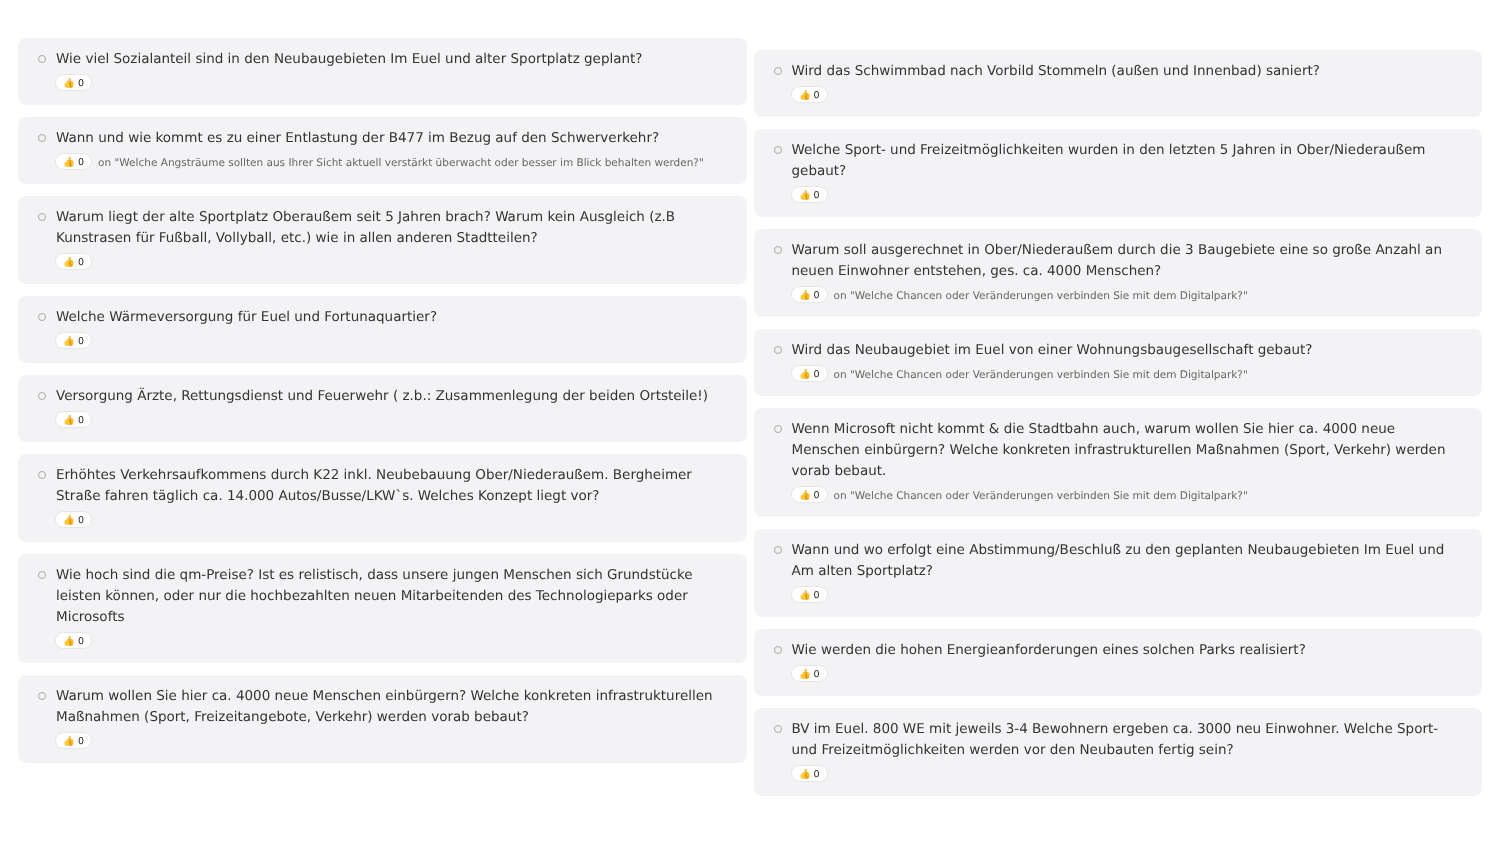Wie viel Sozialanteil sind in den Neubaugebieten Im Euel und alter Sportplatz geplant?
👍 0
Wann und wie kommt es zu einer Entlastung der B477 im Bezug auf den Schwerverkehr?
👍 0 on "Welche Angsträume sollten aus Ihrer Sicht aktuell verstärkt überwacht oder besser im Blick behalten werden?"
Warum liegt der alte Sportplatz Oberaußem seit 5 Jahren brach? Warum kein Ausgleich (z.B Kunstrasen für Fußball, Vollyball, etc.) wie in allen anderen Stadtteilen?
👍 0
Welche Wärmeversorgung für Euel und Fortunaquartier?
👍 0
Versorgung Ärzte, Rettungsdienst und Feuerwehr ( z.b.: Zusammenlegung der beiden Ortsteile!)
👍 0
Erhöhtes Verkehrsaufkommens durch K22 inkl. Neubebauung Ober/Niederaußem. Bergheimer Straße fahren täglich ca. 14.000 Autos/Busse/LKW`s. Welches Konzept liegt vor?
👍 0
Wie hoch sind die qm-Preise? Ist es relistisch, dass unsere jungen Menschen sich Grundstücke leisten können, oder nur die hochbezahlten neuen Mitarbeitenden des Technologieparks oder Microsofts
👍 0
Warum wollen Sie hier ca. 4000 neue Menschen einbürgern? Welche konkreten infrastrukturellen Maßnahmen (Sport, Freizeitangebote, Verkehr) werden vorab bebaut?
👍 0
Wird das Schwimmbad nach Vorbild Stommeln (außen und Innenbad) saniert?
👍 0
Welche Sport- und Freizeitmöglichkeiten wurden in den letzten 5 Jahren in Ober/Niederaußem gebaut?
👍 0
Warum soll ausgerechnet in Ober/Niederaußem durch die 3 Baugebiete eine so große Anzahl an neuen Einwohner entstehen, ges. ca. 4000 Menschen?
👍 0 on "Welche Chancen oder Veränderungen verbinden Sie mit dem Digitalpark?"
Wird das Neubaugebiet im Euel von einer Wohnungsbaugesellschaft gebaut?
👍 0 on "Welche Chancen oder Veränderungen verbinden Sie mit dem Digitalpark?"
Wenn Microsoft nicht kommt & die Stadtbahn auch, warum wollen Sie hier ca. 4000 neue Menschen einbürgern? Welche konkreten infrastrukturellen Maßnahmen (Sport, Verkehr) werden vorab bebaut.
👍 0 on "Welche Chancen oder Veränderungen verbinden Sie mit dem Digitalpark?"
Wann und wo erfolgt eine Abstimmung/Beschluß zu den geplanten Neubaugebieten Im Euel und Am alten Sportplatz?
👍 0
Wie werden die hohen Energieanforderungen eines solchen Parks realisiert?
👍 0
BV im Euel. 800 WE mit jeweils 3-4 Bewohnern ergeben ca. 3000 neu Einwohner. Welche Sport- und Freizeitmöglichkeiten werden vor den Neubauten fertig sein?
👍 0